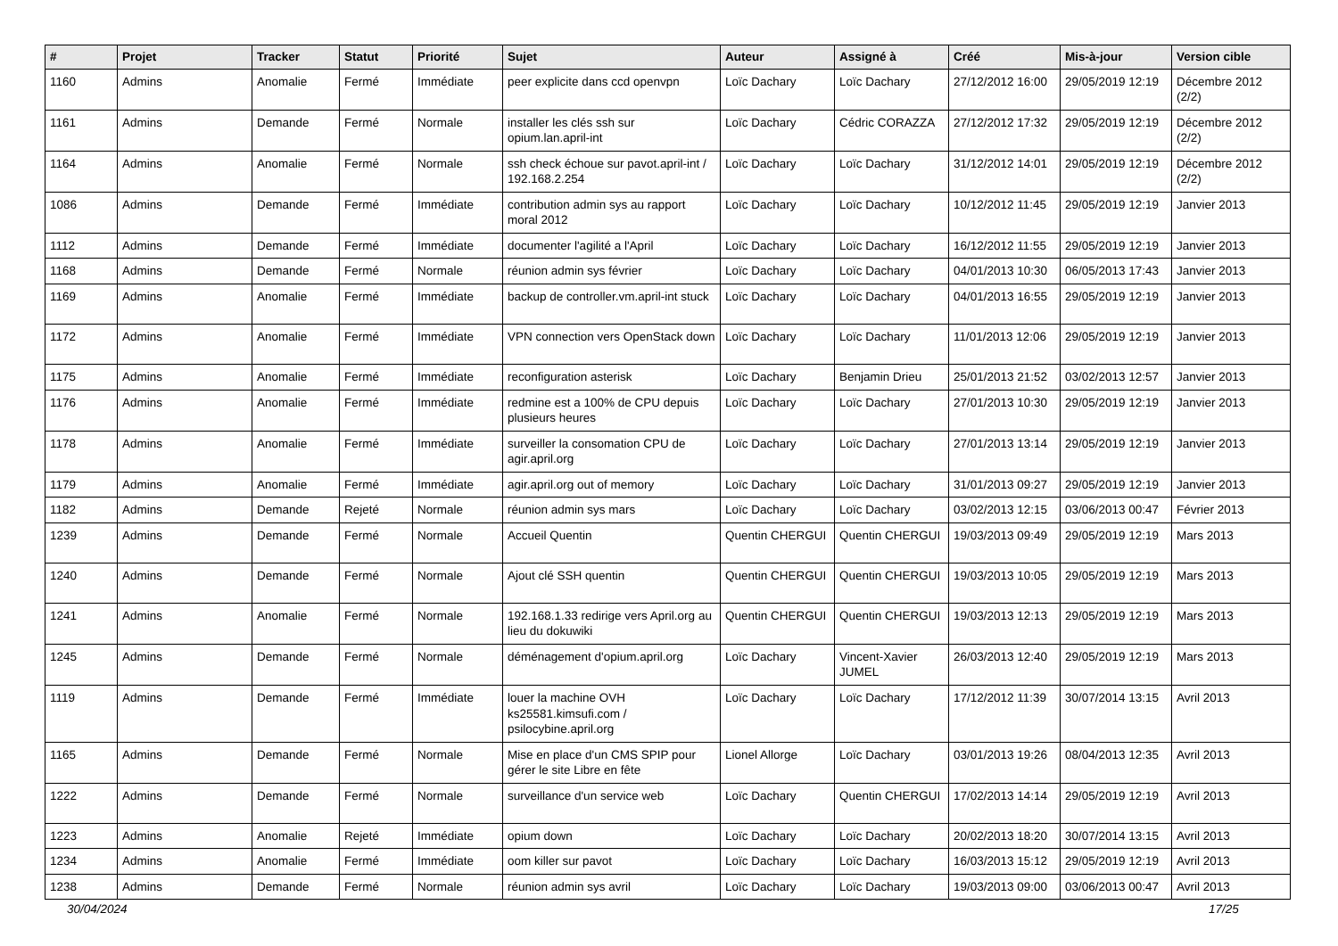| # | Projet | Tracker | Statut | Priorité | Sujet | Auteur | Assigné à | Créé | Mis-à-jour | Version cible |
| --- | --- | --- | --- | --- | --- | --- | --- | --- | --- | --- |
| 1160 | Admins | Anomalie | Fermé | Immédiate | peer explicite dans ccd openvpn | Loïc Dachary | Loïc Dachary | 27/12/2012 16:00 | 29/05/2019 12:19 | Décembre 2012 (2/2) |
| 1161 | Admins | Demande | Fermé | Normale | installer les clés ssh sur opium.lan.april-int | Loïc Dachary | Cédric CORAZZA | 27/12/2012 17:32 | 29/05/2019 12:19 | Décembre 2012 (2/2) |
| 1164 | Admins | Anomalie | Fermé | Normale | ssh check échoue sur pavot.april-int / 192.168.2.254 | Loïc Dachary | Loïc Dachary | 31/12/2012 14:01 | 29/05/2019 12:19 | Décembre 2012 (2/2) |
| 1086 | Admins | Demande | Fermé | Immédiate | contribution admin sys au rapport moral 2012 | Loïc Dachary | Loïc Dachary | 10/12/2012 11:45 | 29/05/2019 12:19 | Janvier 2013 |
| 1112 | Admins | Demande | Fermé | Immédiate | documenter l'agilité a l'April | Loïc Dachary | Loïc Dachary | 16/12/2012 11:55 | 29/05/2019 12:19 | Janvier 2013 |
| 1168 | Admins | Demande | Fermé | Normale | réunion admin sys février | Loïc Dachary | Loïc Dachary | 04/01/2013 10:30 | 06/05/2013 17:43 | Janvier 2013 |
| 1169 | Admins | Anomalie | Fermé | Immédiate | backup de controller.vm.april-int stuck | Loïc Dachary | Loïc Dachary | 04/01/2013 16:55 | 29/05/2019 12:19 | Janvier 2013 |
| 1172 | Admins | Anomalie | Fermé | Immédiate | VPN connection vers OpenStack down | Loïc Dachary | Loïc Dachary | 11/01/2013 12:06 | 29/05/2019 12:19 | Janvier 2013 |
| 1175 | Admins | Anomalie | Fermé | Immédiate | reconfiguration asterisk | Loïc Dachary | Benjamin Drieu | 25/01/2013 21:52 | 03/02/2013 12:57 | Janvier 2013 |
| 1176 | Admins | Anomalie | Fermé | Immédiate | redmine est a 100% de CPU depuis plusieurs heures | Loïc Dachary | Loïc Dachary | 27/01/2013 10:30 | 29/05/2019 12:19 | Janvier 2013 |
| 1178 | Admins | Anomalie | Fermé | Immédiate | surveiller la consomation CPU de agir.april.org | Loïc Dachary | Loïc Dachary | 27/01/2013 13:14 | 29/05/2019 12:19 | Janvier 2013 |
| 1179 | Admins | Anomalie | Fermé | Immédiate | agir.april.org out of memory | Loïc Dachary | Loïc Dachary | 31/01/2013 09:27 | 29/05/2019 12:19 | Janvier 2013 |
| 1182 | Admins | Demande | Rejeté | Normale | réunion admin sys mars | Loïc Dachary | Loïc Dachary | 03/02/2013 12:15 | 03/06/2013 00:47 | Février 2013 |
| 1239 | Admins | Demande | Fermé | Normale | Accueil Quentin | Quentin CHERGUI | Quentin CHERGUI | 19/03/2013 09:49 | 29/05/2019 12:19 | Mars 2013 |
| 1240 | Admins | Demande | Fermé | Normale | Ajout clé SSH quentin | Quentin CHERGUI | Quentin CHERGUI | 19/03/2013 10:05 | 29/05/2019 12:19 | Mars 2013 |
| 1241 | Admins | Anomalie | Fermé | Normale | 192.168.1.33 redirige vers April.org au lieu du dokuwiki | Quentin CHERGUI | Quentin CHERGUI | 19/03/2013 12:13 | 29/05/2019 12:19 | Mars 2013 |
| 1245 | Admins | Demande | Fermé | Normale | déménagement d'opium.april.org | Loïc Dachary | Vincent-Xavier JUMEL | 26/03/2013 12:40 | 29/05/2019 12:19 | Mars 2013 |
| 1119 | Admins | Demande | Fermé | Immédiate | louer la machine OVH ks25581.kimsufi.com / psilocybine.april.org | Loïc Dachary | Loïc Dachary | 17/12/2012 11:39 | 30/07/2014 13:15 | Avril 2013 |
| 1165 | Admins | Demande | Fermé | Normale | Mise en place d'un CMS SPIP pour gérer le site Libre en fête | Lionel Allorge | Loïc Dachary | 03/01/2013 19:26 | 08/04/2013 12:35 | Avril 2013 |
| 1222 | Admins | Demande | Fermé | Normale | surveillance d'un service web | Loïc Dachary | Quentin CHERGUI | 17/02/2013 14:14 | 29/05/2019 12:19 | Avril 2013 |
| 1223 | Admins | Anomalie | Rejeté | Immédiate | opium down | Loïc Dachary | Loïc Dachary | 20/02/2013 18:20 | 30/07/2014 13:15 | Avril 2013 |
| 1234 | Admins | Anomalie | Fermé | Immédiate | oom killer sur pavot | Loïc Dachary | Loïc Dachary | 16/03/2013 15:12 | 29/05/2019 12:19 | Avril 2013 |
| 1238 | Admins | Demande | Fermé | Normale | réunion admin sys avril | Loïc Dachary | Loïc Dachary | 19/03/2013 09:00 | 03/06/2013 00:47 | Avril 2013 |
30/04/2024 17/25